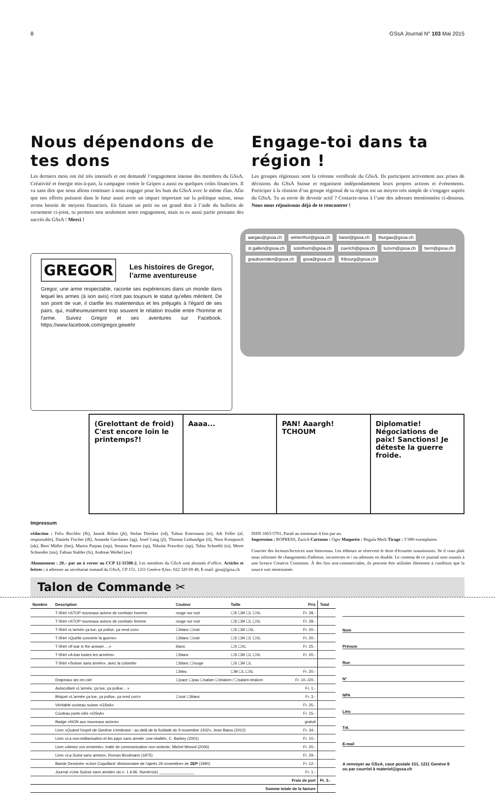8 GSsA Journal N° 103 Mai 2015
Nous dépendons de tes dons
Les derniers mois ont été très intensifs et ont demandé l’engagement intense des membres du GSsA. Créativité et énergie mis-à-part, la campagne contre le Gripen a aussi eu quelques coûts financiers. Il va sans dire que nous allons continuer à nous engager pour les buts du GSsA avec le même élan. Afin que nos efforts puissent dans le futur aussi avoir un impact important sur la politique suisse, nous avons besoin de moyens financiers. En faisant un petit ou un grand don à l’aide du bulletin de versement ci-joint, tu permets non seulement notre engagement, mais tu es aussi partie prenante des succès du GSsA ! Merci !
Engage-toi dans ta région !
Les groupes régionaux sont la colonne vertébrale du GSsA. Ils participent activement aux prises de décisions du GSsA Suisse et organisent indépendamment leurs propres actions et événements. Participer à la réunion d’un groupe régional de ta région est un moyen très simple de s’engager auprès du GSsA. Tu as envie de devenir actif ? Contacte-nous à l’une des adresses mentionnées ci-dessous. Nous nous réjouissons déjà de te rencontrer !
GREGOR
Les histoires de Gregor, l’arme aventureuse
Gregor, une arme respectable, raconte ses expériences dans un monde dans lequel les armes (à son avis) n’ont pas toujours le statut qu'elles méritent. De son point de vue, il clarifie les malentendus et les préjugés à l'égard de ses pairs, qui, malheureusement trop souvent le relation trouble entre l'homme et l'arme. Suivez Gregor et ses aventures sur Facebook. https://www.facebook.com/gregor.gewehr
aargau@gsoa.ch winterthur@gsoa.ch basel@gsoa.ch thurgau@gsoa.ch st.gallen@gsoa.ch solothurn@gsoa.ch zuerich@gsoa.ch luzern@gsoa.ch bern@gsoa.ch graubuenden@gsoa.ch gssa@gssa.ch fribourg@gsoa.ch
(Grelottant de froid) C'est encore loin le printemps?!
Aaaa... PAN! Aaargh! TCHOUM Diplomatie! Négociations de paix! Sanctions! Je déteste la guerre froide.
Impressum
rédaction : Felix Birchler (fb), Jannik Böhm (jb), Stefan Dietiker (sd), Tobias Estermann (te), Adi Feller (af, responsable), Daniela Fischer (df), Amanda Gavilanes (ag), Josef Lang (jl), Thomas Leibundgut (tl), Nora Komposch (nk), Beni Müller (bm), Martin Parpan (mp), Seraina Patzen (sp), Nikolai Prawdzic (np), Tobia Schnebli (ts), Meret Schneider (ms), Fabian Stalder (fs), Andreas Weibel (aw)
Abonnement : 20.– par an à verser au CCP 12-11508-2. Les membres du GSsA sont abonnés d’office. Articles et lettres : à adresser au secrétariat romand du GSsA, CP 151, 1211 Genève 8,fax: 022 320 69 48, E-mail: gssa@gssa.ch
ISSN 1663-5701, Paraît au minimum 4 fois par an.
Impression : ROPRESS, Zurich Cartoons : Oger Maquette : Regula Meili Tirage : 5’000 exemplaires
Courrier des lecteurs/lectrices sont bienvenus. Les éditeurs se réservent le droit d'écourter soumissions. Se il vous plaît nous informer de changements d'adresse, incorrectes et / ou adresses en double. Le contenu de ce journal sont soumis à une licence Creative Commons. À des fins non-commerciales, ils peuvent être utilisées librement à condition que la source soit mentionnée.
Talon de Commande ✂
| Nombre | Description | Couleur | Taille | Prix | Total |
| --- | --- | --- | --- | --- | --- |
| | T-Shirt «STOP nouveaux avions de combat» homme | rouge sur noir | ☐S ☐M ☐L ☐XL | Fr. 28.- | |
| | T-Shirt «STOP nouveaux avions de combat» femme | rouge sur noir | ☐S ☐M ☐L ☐XL | Fr. 28.- | |
| | T-Shirt «L’armée ça tue, ça pollue, ça rend con» | ☐blanc ☐noir | ☐S ☐M ☐XL | Fr. 20.- | |
| | T-Shirt «Quelle connerie la guerre» | ☐blanc ☐noir | ☐S ☐M ☐L ☐XL | Fr. 20.- | |
| | T-Shirt «If war is the answer….» | blanc | ☐S ☐XL | Fr. 25.- | |
| | T-Shirt «A bas toutes les armées» | ☐blanc | ☐S ☐M ☐L ☐XL | Fr. 20.- | |
| | T-Shirt «Suisse sans armée», avec la colombe | ☐blanc ☐rouge | ☐S ☐M ☐L | | |
| | | ☐bleu | ☐M ☐L ☐XL | Fr. 20.- | |
| | Drapeaux arc-en-ciel | ☐pace ☐pau ☐salam ☐shalom / ☐salam-shalom | | Fr. 10.-/20.- | |
| | Autocollant «L’armée, ça tue, ça pollue... » | | | Fr. 1.- | |
| | Briquet «L’armée ça tue, ça pollue, ça rend con!» | ☐noir ☐blanc | | Fr. 3.- | |
| | Véritable couteau suisse «GSsA» | | | Fr. 25.- | |
| | Couteau porte-clés «GSsA» | | | Fr. 15.- | |
| | Badge «NON aux nouveaux avions» | | | gratuit | |
| | Livre « Quand l’esprit de Genève s’embrase - au delà de la fusilade du 9 novembre 1932 », Jean Batou (2012) | | | Fr. 34.- | |
| | Livre « La non-militarisation et les pays sans armée: une réalité », C. Barbey (2001) | | | Fr. 10.- | |
| | Livre « Aimez vos ennemis », traité de communication non-violente, Michel Monod (2006) | | | Fr. 20.- | |
| | Livre « La Suise sans armes », Roman Brodmann (1975) | | | Fr. 29.- | |
| | Bande Dessinée « Léon Coquillard: divisionnaire de l’après 26 novembre » de ZEP (1990) | | | Fr. 12.- | |
| | Journal « Une Suisse sans armée » du n. 1 à 96. Numéro(s) ________________ | | | Fr. 1.- | |
| Frais de port | | | | | Fr. 3.- |
| Somme totale de la facture | | | | | |
Nom
Prénom
Rue
N°
NPA
Lieu
Tél.
E-mail
A renvoyer au GSsA, case postale 151, 1211 Genève 8
ou par courriel à materiel@gssa.ch